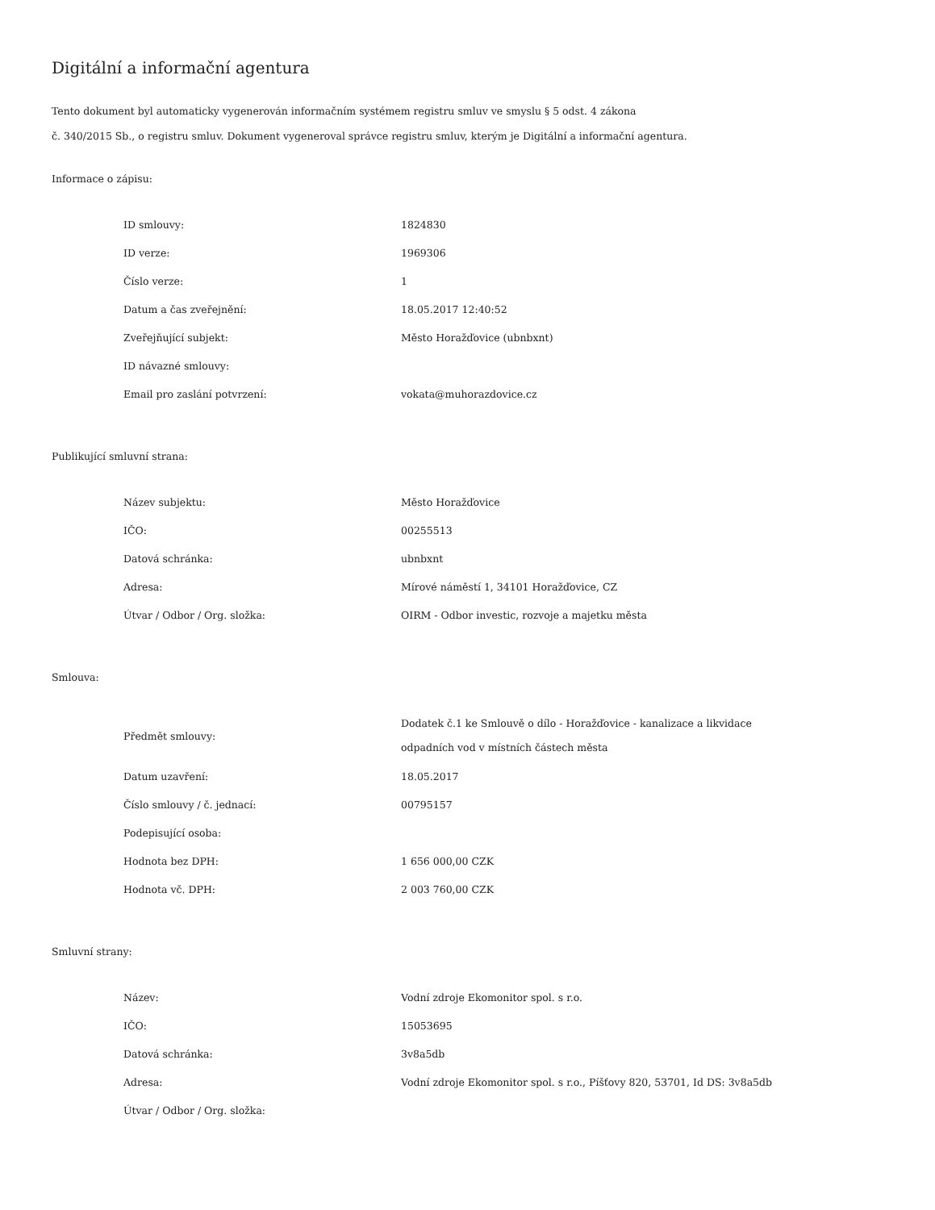Digitální a informační agentura
Tento dokument byl automaticky vygenerován informačním systémem registru smluv ve smyslu § 5 odst. 4 zákona
č. 340/2015 Sb., o registru smluv. Dokument vygeneroval správce registru smluv, kterým je Digitální a informační agentura.
Informace o zápisu:
| ID smlouvy: | 1824830 |
| ID verze: | 1969306 |
| Číslo verze: | 1 |
| Datum a čas zveřejnění: | 18.05.2017 12:40:52 |
| Zveřejňující subjekt: | Město Horažďovice (ubnbxnt) |
| ID návazné smlouvy: | |
| Email pro zaslání potvrzení: | vokata@muhorazdovice.cz |
Publikující smluvní strana:
| Název subjektu: | Město Horažďovice |
| IČO: | 00255513 |
| Datová schránka: | ubnbxnt |
| Adresa: | Mírové náměstí 1, 34101 Horažďovice, CZ |
| Útvar / Odbor / Org. složka: | OIRM - Odbor investic, rozvoje a majetku města |
Smlouva:
| Předmět smlouvy: | Dodatek č.1 ke Smlouvě o dílo - Horažďovice - kanalizace a likvidace odpadních vod v místních částech města |
| Datum uzavření: | 18.05.2017 |
| Číslo smlouvy / č. jednací: | 00795157 |
| Podepisující osoba: | |
| Hodnota bez DPH: | 1 656 000,00 CZK |
| Hodnota vč. DPH: | 2 003 760,00 CZK |
Smluvní strany:
| Název: | Vodní zdroje Ekomonitor spol. s r.o. |
| IČO: | 15053695 |
| Datová schránka: | 3v8a5db |
| Adresa: | Vodní zdroje Ekomonitor spol. s r.o., Píšťovy 820, 53701, Id DS: 3v8a5db |
| Útvar / Odbor / Org. složka: | |